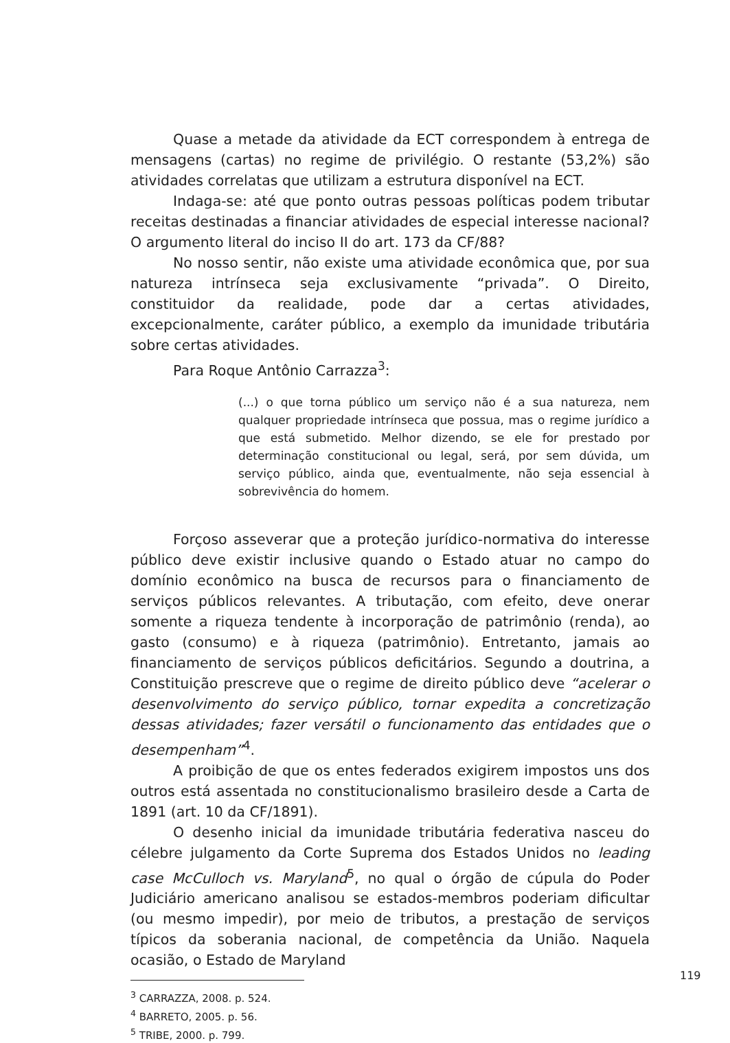Quase a metade da atividade da ECT correspondem à entrega de mensagens (cartas) no regime de privilégio. O restante (53,2%) são atividades correlatas que utilizam a estrutura disponível na ECT.
Indaga-se: até que ponto outras pessoas políticas podem tributar receitas destinadas a financiar atividades de especial interesse nacional? O argumento literal do inciso II do art. 173 da CF/88?
No nosso sentir, não existe uma atividade econômica que, por sua natureza intrínseca seja exclusivamente “privada”. O Direito, constituidor da realidade, pode dar a certas atividades, excepcionalmente, caráter público, a exemplo da imunidade tributária sobre certas atividades.
Para Roque Antônio Carrazza<sup>3</sup>:
(...) o que torna público um serviço não é a sua natureza, nem qualquer propriedade intrínseca que possua, mas o regime jurídico a que está submetido. Melhor dizendo, se ele for prestado por determinação constitucional ou legal, será, por sem dúvida, um serviço público, ainda que, eventualmente, não seja essencial à sobrevivência do homem.
Forçoso asseverar que a proteção jurídico-normativa do interesse público deve existir inclusive quando o Estado atuar no campo do domínio econômico na busca de recursos para o financiamento de serviços públicos relevantes. A tributação, com efeito, deve onerar somente a riqueza tendente à incorporação de patrimônio (renda), ao gasto (consumo) e à riqueza (patrimônio). Entretanto, jamais ao financiamento de serviços públicos deficitários. Segundo a doutrina, a Constituição prescreve que o regime de direito público deve “acelerar o desenvolvimento do serviço público, tornar expedita a concretização dessas atividades; fazer versátil o funcionamento das entidades que o desempenham”<sup>4</sup>.
A proibição de que os entes federados exigirem impostos uns dos outros está assentada no constitucionalismo brasileiro desde a Carta de 1891 (art. 10 da CF/1891).
O desenho inicial da imunidade tributária federativa nasceu do célebre julgamento da Corte Suprema dos Estados Unidos no leading case McCulloch vs. Maryland<sup>5</sup>, no qual o órgão de cúpula do Poder Judiciário americano analisou se estados-membros poderiam dificultar (ou mesmo impedir), por meio de tributos, a prestação de serviços típicos da soberania nacional, de competência da União. Naquela ocasião, o Estado de Maryland
<sup>3</sup> CARRAZZA, 2008. p. 524.
<sup>4</sup> BARRETO, 2005. p. 56.
<sup>5</sup> TRIBE, 2000. p. 799.
119